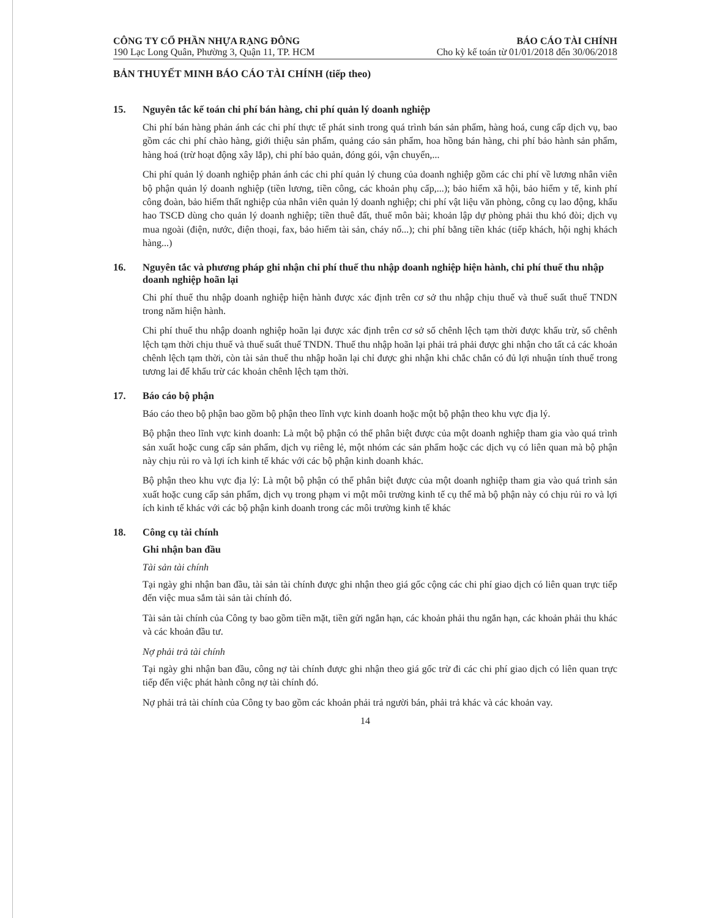CÔNG TY CỔ PHẦN NHỰA RẠNG ĐÔNG
190 Lạc Long Quân, Phường 3, Quận 11, TP. HCM
BÁO CÁO TÀI CHÍNH
Cho kỳ kế toán từ 01/01/2018 đến 30/06/2018
BẢN THUYẾT MINH BÁO CÁO TÀI CHÍNH (tiếp theo)
15. Nguyên tắc kế toán chi phí bán hàng, chi phí quản lý doanh nghiệp
Chi phí bán hàng phản ánh các chi phí thực tế phát sinh trong quá trình bán sản phẩm, hàng hoá, cung cấp dịch vụ, bao gồm các chi phí chào hàng, giới thiệu sản phẩm, quảng cáo sản phẩm, hoa hồng bán hàng, chi phí bảo hành sản phẩm, hàng hoá (trừ hoạt động xây lắp), chi phí bảo quản, đóng gói, vận chuyển,...
Chi phí quản lý doanh nghiệp phản ánh các chi phí quản lý chung của doanh nghiệp gồm các chi phí về lương nhân viên bộ phận quản lý doanh nghiệp (tiền lương, tiền công, các khoản phụ cấp,...); bảo hiểm xã hội, bảo hiểm y tế, kinh phí công đoàn, bảo hiểm thất nghiệp của nhân viên quản lý doanh nghiệp; chi phí vật liệu văn phòng, công cụ lao động, khấu hao TSCĐ dùng cho quản lý doanh nghiệp; tiền thuê đất, thuế môn bài; khoản lập dự phòng phải thu khó đòi; dịch vụ mua ngoài (điện, nước, điện thoại, fax, bảo hiểm tài sản, cháy nổ...); chi phí bằng tiền khác (tiếp khách, hội nghị khách hàng...)
16. Nguyên tắc và phương pháp ghi nhận chi phí thuế thu nhập doanh nghiệp hiện hành, chi phí thuế thu nhập doanh nghiệp hoãn lại
Chi phí thuế thu nhập doanh nghiệp hiện hành được xác định trên cơ sở thu nhập chịu thuế và thuế suất thuế TNDN trong năm hiện hành.
Chi phí thuế thu nhập doanh nghiệp hoãn lại được xác định trên cơ sở số chênh lệch tạm thời được khấu trừ, số chênh lệch tạm thời chịu thuế và thuế suất thuế TNDN. Thuế thu nhập hoãn lại phải trả phải được ghi nhận cho tất cả các khoản chênh lệch tạm thời, còn tài sản thuế thu nhập hoãn lại chỉ được ghi nhận khi chắc chắn có đủ lợi nhuận tính thuế trong tương lai để khấu trừ các khoản chênh lệch tạm thời.
17. Báo cáo bộ phận
Báo cáo theo bộ phận bao gồm bộ phận theo lĩnh vực kinh doanh hoặc một bộ phận theo khu vực địa lý.
Bộ phận theo lĩnh vực kinh doanh: Là một bộ phận có thể phân biệt được của một doanh nghiệp tham gia vào quá trình sản xuất hoặc cung cấp sản phẩm, dịch vụ riêng lẻ, một nhóm các sản phẩm hoặc các dịch vụ có liên quan mà bộ phận này chịu rủi ro và lợi ích kinh tế khác với các bộ phận kinh doanh khác.
Bộ phận theo khu vực địa lý: Là một bộ phận có thể phân biệt được của một doanh nghiệp tham gia vào quá trình sản xuất hoặc cung cấp sản phẩm, dịch vụ trong phạm vi một môi trường kinh tế cụ thể mà bộ phận này có chịu rủi ro và lợi ích kinh tế khác với các bộ phận kinh doanh trong các môi trường kinh tế khác
18. Công cụ tài chính
Ghi nhận ban đầu
Tài sản tài chính
Tại ngày ghi nhận ban đầu, tài sản tài chính được ghi nhận theo giá gốc cộng các chi phí giao dịch có liên quan trực tiếp đến việc mua sắm tài sản tài chính đó.
Tài sản tài chính của Công ty bao gồm tiền mặt, tiền gửi ngắn hạn, các khoản phải thu ngắn hạn, các khoản phải thu khác và các khoản đầu tư.
Nợ phải trả tài chính
Tại ngày ghi nhận ban đầu, công nợ tài chính được ghi nhận theo giá gốc trừ đi các chi phí giao dịch có liên quan trực tiếp đến việc phát hành công nợ tài chính đó.
Nợ phải trả tài chính của Công ty bao gồm các khoản phải trả người bán, phải trả khác và các khoản vay.
14